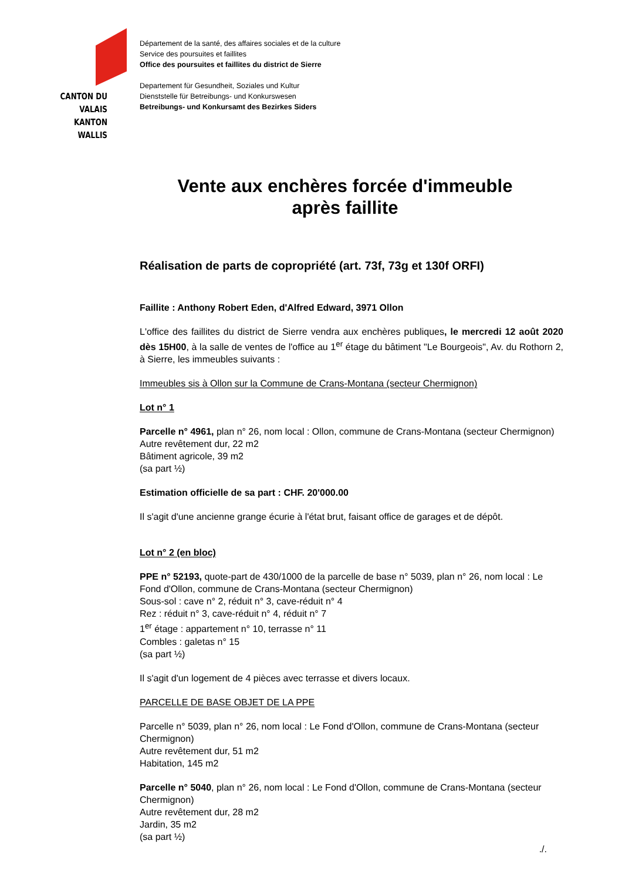CANTON DU VALAIS
KANTON WALLIS
Département de la santé, des affaires sociales et de la culture
Service des poursuites et faillites
Office des poursuites et faillites du district de Sierre
Departement für Gesundheit, Soziales und Kultur
Dienststelle für Betreibungs- und Konkurswesen
Betreibungs- und Konkursamt des Bezirkes Siders
Vente aux enchères forcée d'immeuble après faillite
Réalisation de parts de copropriété (art. 73f, 73g et 130f ORFI)
Faillite : Anthony Robert Eden, d'Alfred Edward, 3971 Ollon
L'office des faillites du district de Sierre vendra aux enchères publiques, le mercredi 12 août 2020 dès 15H00, à la salle de ventes de l'office au 1<sup>er</sup> étage du bâtiment "Le Bourgeois", Av. du Rothorn 2, à Sierre, les immeubles suivants :
Immeubles sis à Ollon sur la Commune de Crans-Montana (secteur Chermignon)
Lot n° 1
Parcelle n° 4961, plan n° 26, nom local : Ollon, commune de Crans-Montana (secteur Chermignon)
Autre revêtement dur, 22 m2
Bâtiment agricole, 39 m2
(sa part ½)
Estimation officielle de sa part : CHF. 20'000.00
Il s'agit d'une ancienne grange écurie à l'état brut, faisant office de garages et de dépôt.
Lot n° 2 (en bloc)
PPE n° 52193, quote-part de 430/1000 de la parcelle de base n° 5039, plan n° 26, nom local : Le Fond d'Ollon, commune de Crans-Montana (secteur Chermignon)
Sous-sol : cave n° 2, réduit n° 3, cave-réduit n° 4
Rez : réduit n° 3, cave-réduit n° 4, réduit n° 7
1<sup>er</sup> étage : appartement n° 10, terrasse n° 11
Combles : galetas n° 15
(sa part ½)
Il s'agit d'un logement de 4 pièces avec terrasse et divers locaux.
PARCELLE DE BASE OBJET DE LA PPE
Parcelle n° 5039, plan n° 26, nom local : Le Fond d'Ollon, commune de Crans-Montana (secteur Chermignon)
Autre revêtement dur, 51 m2
Habitation, 145 m2
Parcelle n° 5040, plan n° 26, nom local : Le Fond d'Ollon, commune de Crans-Montana (secteur Chermignon)
Autre revêtement dur, 28 m2
Jardin, 35 m2
(sa part ½)
./.